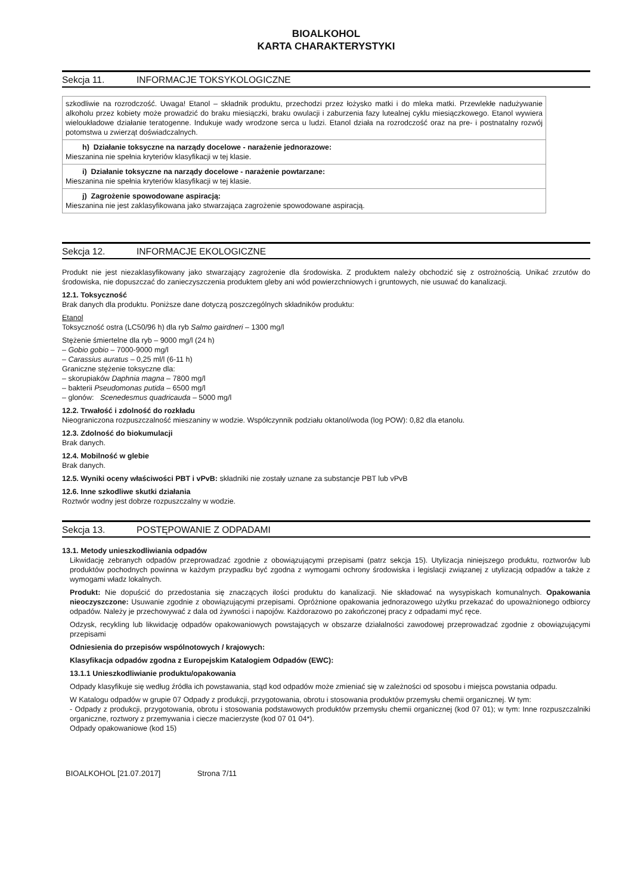BIOALKOHOL
KARTA CHARAKTERYSTYKI
Sekcja 11. INFORMACJE TOKSYKOLOGICZNE
| szkodliwie na rozrodczość. Uwaga! Etanol – składnik produktu, przechodzi przez łożysko matki i do mleka matki. Przewlekłe nadużywanie alkoholu przez kobiety może prowadzić do braku miesiączki, braku owulacji i zaburzenia fazy lutealnej cyklu miesiączkowego. Etanol wywiera wieloukładowe działanie teratogenne. Indukuje wady wrodzone serca u ludzi. Etanol działa na rozrodczość oraz na pre- i postnatalny rozwój potomstwa u zwierząt doświadczalnych. |
| h) Działanie toksyczne na narządy docelowe - narażenie jednorazowe: Mieszanina nie spełnia kryteriów klasyfikacji w tej klasie. |
| i) Działanie toksyczne na narządy docelowe - narażenie powtarzane: Mieszanina nie spełnia kryteriów klasyfikacji w tej klasie. |
| j) Zagrożenie spowodowane aspiracją: Mieszanina nie jest zaklasyfikowana jako stwarzająca zagrożenie spowodowane aspiracją. |
Sekcja 12. INFORMACJE EKOLOGICZNE
Produkt nie jest niezaklasyfikowany jako stwarzający zagrożenie dla środowiska. Z produktem należy obchodzić się z ostrożnością. Unikać zrzutów do środowiska, nie dopuszczać do zanieczyszczenia produktem gleby ani wód powierzchniowych i gruntowych, nie usuwać do kanalizacji.
12.1. Toksyczność
Brak danych dla produktu. Poniższe dane dotyczą poszczególnych składników produktu:
Etanol
Toksyczność ostra (LC50/96 h) dla ryb Salmo gairdneri – 1300 mg/l
Stężenie śmiertelne dla ryb – 9000 mg/l (24 h)
– Gobio gobio – 7000-9000 mg/l
– Carassius auratus – 0,25 ml/l (6-11 h)
Graniczne stężenie toksyczne dla:
– skorupiaków Daphnia magna – 7800 mg/l
– bakterii Pseudomonas putida – 6500 mg/l
– glonów: Scenedesmus quadricauda – 5000 mg/l
12.2. Trwałość i zdolność do rozkładu
Nieograniczona rozpuszczalność mieszaniny w wodzie. Współczynnik podziału oktanol/woda (log POW): 0,82 dla etanolu.
12.3. Zdolność do biokumulacji
Brak danych.
12.4. Mobilność w glebie
Brak danych.
12.5. Wyniki oceny właściwości PBT i vPvB: składniki nie zostały uznane za substancje PBT lub vPvB
12.6. Inne szkodliwe skutki działania
Roztwór wodny jest dobrze rozpuszczalny w wodzie.
Sekcja 13. POSTĘPOWANIE Z ODPADAMI
13.1. Metody unieszkodliwiania odpadów
Likwidację zebranych odpadów przeprowadzać zgodnie z obowiązującymi przepisami (patrz sekcja 15). Utylizacja niniejszego produktu, roztworów lub produktów pochodnych powinna w każdym przypadku być zgodna z wymogami ochrony środowiska i legislacji związanej z utylizacją odpadów a także z wymogami władz lokalnych.
Produkt: Nie dopuścić do przedostania się znaczących ilości produktu do kanalizacji. Nie składować na wysypiskach komunalnych. Opakowania nieoczyszczone: Usuwanie zgodnie z obowiązującymi przepisami. Opróżnione opakowania jednorazowego użytku przekazać do upoważnionego odbiorcy odpadów. Należy je przechowywać z dala od żywności i napojów. Każdorazowo po zakończonej pracy z odpadami myć ręce.
Odzysk, recykling lub likwidację odpadów opakowaniowych powstających w obszarze działalności zawodowej przeprowadzać zgodnie z obowiązującymi przepisami
Odniesienia do przepisów wspólnotowych / krajowych:
Klasyfikacja odpadów zgodna z Europejskim Katalogiem Odpadów (EWC):
13.1.1 Unieszkodliwianie produktu/opakowania
Odpady klasyfikuje się według źródła ich powstawania, stąd kod odpadów może zmieniać się w zależności od sposobu i miejsca powstania odpadu.
W Katalogu odpadów w grupie 07 Odpady z produkcji, przygotowania, obrotu i stosowania produktów przemysłu chemii organicznej. W tym:
- Odpady z produkcji, przygotowania, obrotu i stosowania podstawowych produktów przemysłu chemii organicznej (kod 07 01); w tym: Inne rozpuszczalniki organiczne, roztwory z przemywania i ciecze macierzyste (kod 07 01 04*).
Odpady opakowaniowe (kod 15)
BIOALKOHOL [21.07.2017] Strona 7/11